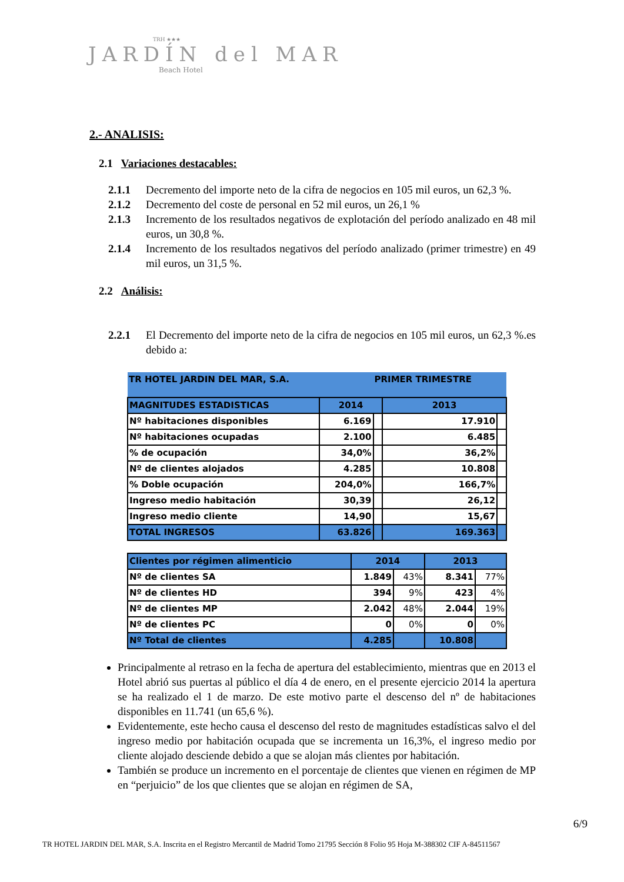TRH ★★★
JARDÍN del MAR
Beach Hotel
2.- ANALISIS:
2.1 Variaciones destacables:
2.1.1 Decremento del importe neto de la cifra de negocios en 105 mil euros, un 62,3 %.
2.1.2 Decremento del coste de personal en 52 mil euros, un 26,1 %
2.1.3 Incremento de los resultados negativos de explotación del período analizado en 48 mil euros, un 30,8 %.
2.1.4 Incremento de los resultados negativos del período analizado (primer trimestre) en 49 mil euros, un 31,5 %.
2.2 Análisis:
2.2.1 El Decremento del importe neto de la cifra de negocios en 105 mil euros, un 62,3 %.es debido a:
| TR HOTEL JARDIN DEL MAR, S.A. | | PRIMER TRIMESTRE | | |
| MAGNITUDES ESTADISTICAS | 2014 | | 2013 | |
| Nº habitaciones disponibles | 6.169 | | 17.910 | |
| Nº habitaciones ocupadas | 2.100 | | 6.485 | |
| % de ocupación | 34,0% | | 36,2% | |
| Nº de clientes alojados | 4.285 | | 10.808 | |
| % Doble ocupación | 204,0% | | 166,7% | |
| Ingreso medio habitación | 30,39 | | 26,12 | |
| Ingreso medio cliente | 14,90 | | 15,67 | |
| TOTAL INGRESOS | 63.826 | | 169.363 | |
| Clientes por régimen alimenticio | 2014 | | 2013 | |
| Nº de clientes SA | 1.849 | 43% | 8.341 | 77% |
| Nº de clientes HD | 394 | 9% | 423 | 4% |
| Nº de clientes MP | 2.042 | 48% | 2.044 | 19% |
| Nº de clientes PC | 0 | 0% | 0 | 0% |
| Nº Total de clientes | 4.285 | | 10.808 | |
Principalmente al retraso en la fecha de apertura del establecimiento, mientras que en 2013 el Hotel abrió sus puertas al público el día 4 de enero, en el presente ejercicio 2014 la apertura se ha realizado el 1 de marzo. De este motivo parte el descenso del nº de habitaciones disponibles en 11.741 (un 65,6 %).
Evidentemente, este hecho causa el descenso del resto de magnitudes estadísticas salvo el del ingreso medio por habitación ocupada que se incrementa un 16,3%, el ingreso medio por cliente alojado desciende debido a que se alojan más clientes por habitación.
También se produce un incremento en el porcentaje de clientes que vienen en régimen de MP en “perjuicio” de los que clientes que se alojan en régimen de SA,
6/9
TR HOTEL JARDIN DEL MAR, S.A. Inscrita en el Registro Mercantil de Madrid Tomo 21795 Sección 8 Folio 95 Hoja M-388302 CIF A-84511567